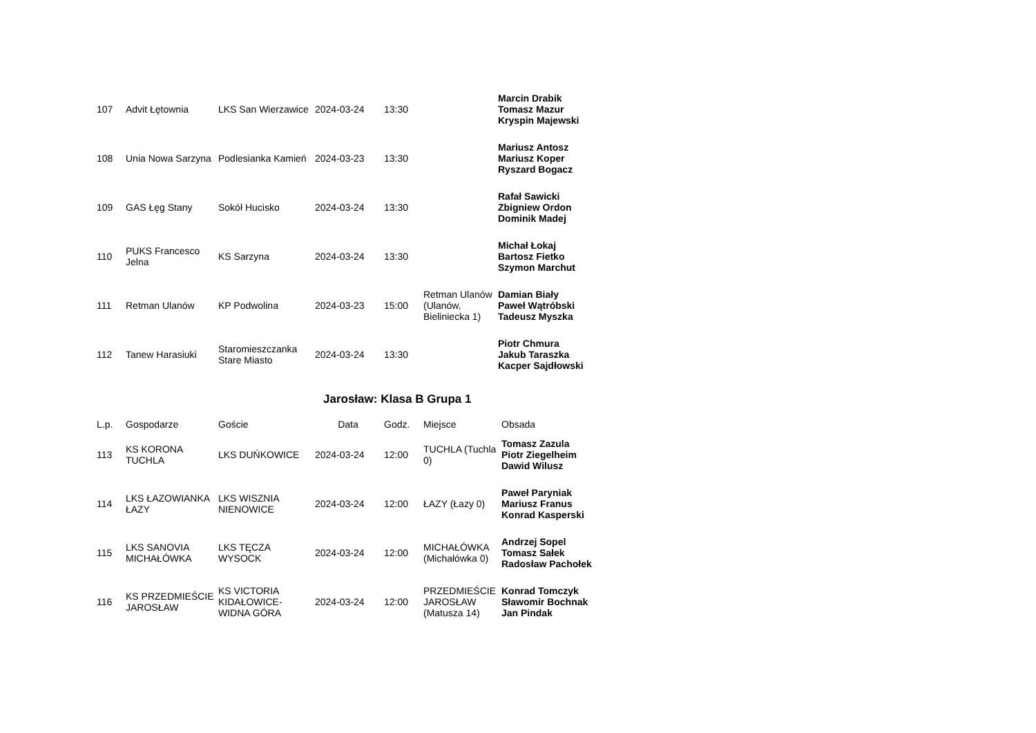| 107 | Advit Łętownia | LKS San Wierzawice | 2024-03-24 | 13:30 | | Marcin Drabik Tomasz Mazur Kryspin Majewski |
| 108 | Unia Nowa Sarzyna | Podlesianka Kamień | 2024-03-23 | 13:30 | | Mariusz Antosz Mariusz Koper Ryszard Bogacz |
| 109 | GAS Łęg Stany | Sokół Hucisko | 2024-03-24 | 13:30 | | Rafał Sawicki Zbigniew Ordon Dominik Madej |
| 110 | PUKS Francesco Jelna | KS Sarzyna | 2024-03-24 | 13:30 | | Michał Łokaj Bartosz Fietko Szymon Marchut |
| 111 | Retman Ulanów | KP Podwolina | 2024-03-23 | 15:00 | Retman Ulanów (Ulanów, Bieliniecka 1) | Damian Biały Paweł Wątróbski Tadeusz Myszka |
| 112 | Tanew Harasiuki | Staromieszczanka Stare Miasto | 2024-03-24 | 13:30 | | Piotr Chmura Jakub Taraszka Kacper Sajdłowski |
Jarosław: Klasa B Grupa 1
| L.p. | Gospodarze | Goście | Data | Godz. | Miejsce | Obsada |
| --- | --- | --- | --- | --- | --- | --- |
| 113 | KS KORONA TUCHLA | LKS DUŃKOWICE | 2024-03-24 | 12:00 | TUCHLA (Tuchla 0) | Tomasz Zazula Piotr Ziegelheim Dawid Wilusz |
| 114 | LKS ŁAZOWIANKA ŁAZY | LKS WISZNIA NIENOWICE | 2024-03-24 | 12:00 | ŁAZY (Łazy 0) | Paweł Paryniak Mariusz Franus Konrad Kasperski |
| 115 | LKS SANOVIA MICHAŁÓWKA | LKS TĘCZA WYSOCK | 2024-03-24 | 12:00 | MICHAŁÓWKA (Michałówka 0) | Andrzej Sopel Tomasz Sałek Radosław Pachołek |
| 116 | KS PRZEDMIEŚCIE JAROSŁAW | KS VICTORIA KIDAŁOWICE-WIDNA GÓRA | 2024-03-24 | 12:00 | PRZEDMIEŚCIE JAROSŁAW (Matusza 14) | Konrad Tomczyk Sławomir Bochnak Jan Pindak |